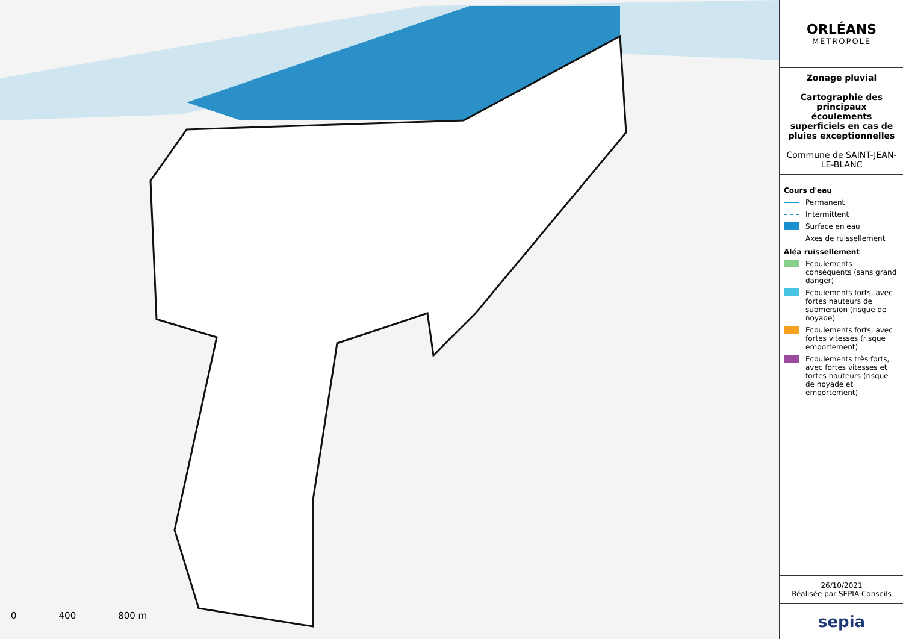0 400 800 m
ORLÉANS
MÉTROPOLE
Zonage pluvial
Cartographie des principaux écoulements superficiels en cas de pluies exceptionnelles
Commune de SAINT-JEAN-LE-BLANC
Cours d'eau
Permanent
Intermittent
Surface en eau
Axes de ruissellement
Aléa ruissellement
Ecoulements conséquents (sans grand danger)
Ecoulements forts, avec fortes hauteurs de submersion (risque de noyade)
Ecoulements forts, avec fortes vitesses (risque emportement)
Ecoulements très forts, avec fortes vitesses et fortes hauteurs (risque de noyade et emportement)
26/10/2021
Réalisée par SEPIA Conseils
sepia